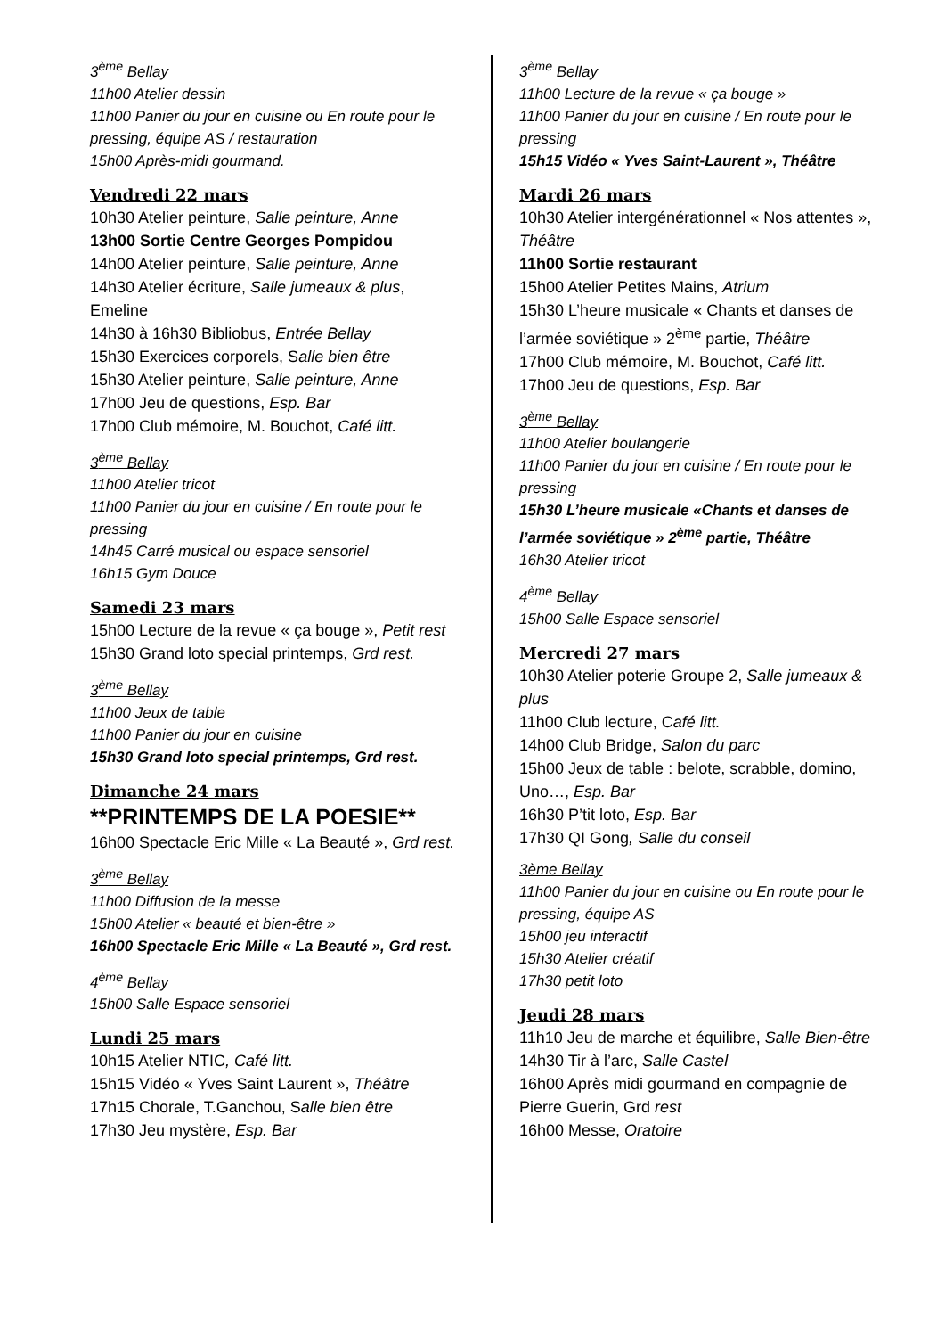3<sup>ème</sup> Bellay
11h00 Atelier dessin
11h00 Panier du jour en cuisine ou En route pour le pressing, équipe AS / restauration
15h00 Après-midi gourmand.
Vendredi 22 mars
10h30 Atelier peinture, Salle peinture, Anne
13h00 Sortie Centre Georges Pompidou
14h00 Atelier peinture, Salle peinture, Anne
14h30 Atelier écriture, Salle jumeaux & plus, Emeline
14h30 à 16h30 Bibliobus, Entrée Bellay
15h30 Exercices corporels, Salle bien être
15h30 Atelier peinture, Salle peinture, Anne
17h00 Jeu de questions, Esp. Bar
17h00 Club mémoire, M. Bouchot, Café litt.
3<sup>ème</sup> Bellay
11h00 Atelier tricot
11h00 Panier du jour en cuisine / En route pour le pressing
14h45 Carré musical ou espace sensoriel
16h15 Gym Douce
Samedi 23 mars
15h00 Lecture de la revue « ça bouge », Petit rest
15h30 Grand loto special printemps, Grd rest.
3<sup>ème</sup> Bellay
11h00 Jeux de table
11h00 Panier du jour en cuisine
15h30 Grand loto special printemps, Grd rest.
Dimanche 24 mars
**PRINTEMPS DE LA POESIE**
16h00 Spectacle Eric Mille « La Beauté », Grd rest.
3<sup>ème</sup> Bellay
11h00 Diffusion de la messe
15h00 Atelier « beauté et bien-être »
16h00 Spectacle Eric Mille « La Beauté », Grd rest.
4<sup>ème</sup> Bellay
15h00 Salle Espace sensoriel
Lundi 25 mars
10h15 Atelier NTIC, Café litt.
15h15 Vidéo « Yves Saint Laurent », Théâtre
17h15 Chorale, T.Ganchou, Salle bien être
17h30 Jeu mystère, Esp. Bar
3<sup>ème</sup> Bellay
11h00 Lecture de la revue « ça bouge »
11h00 Panier du jour en cuisine / En route pour le pressing
15h15 Vidéo « Yves Saint-Laurent », Théâtre
Mardi 26 mars
10h30 Atelier intergénérationnel « Nos attentes », Théâtre
11h00 Sortie restaurant
15h00 Atelier Petites Mains, Atrium
15h30 L’heure musicale « Chants et danses de l’armée soviétique » 2<sup>ème</sup> partie, Théâtre
17h00 Club mémoire, M. Bouchot, Café litt.
17h00 Jeu de questions, Esp. Bar
3<sup>ème</sup> Bellay
11h00 Atelier boulangerie
11h00 Panier du jour en cuisine / En route pour le pressing
15h30 L’heure musicale «Chants et danses de l’armée soviétique » 2<sup>ème</sup> partie, Théâtre
16h30 Atelier tricot
4<sup>ème</sup> Bellay
15h00 Salle Espace sensoriel
Mercredi 27 mars
10h30 Atelier poterie Groupe 2, Salle jumeaux & plus
11h00 Club lecture, Café litt.
14h00 Club Bridge, Salon du parc
15h00 Jeux de table : belote, scrabble, domino, Uno…, Esp. Bar
16h30 P’tit loto, Esp. Bar
17h30 QI Gong, Salle du conseil
3ème Bellay
11h00 Panier du jour en cuisine ou En route pour le pressing, équipe AS
15h00 jeu interactif
15h30 Atelier créatif
17h30 petit loto
Jeudi 28 mars
11h10 Jeu de marche et équilibre, Salle Bien-être
14h30 Tir à l’arc, Salle Castel
16h00 Après midi gourmand en compagnie de Pierre Guerin, Grd rest
16h00 Messe, Oratoire